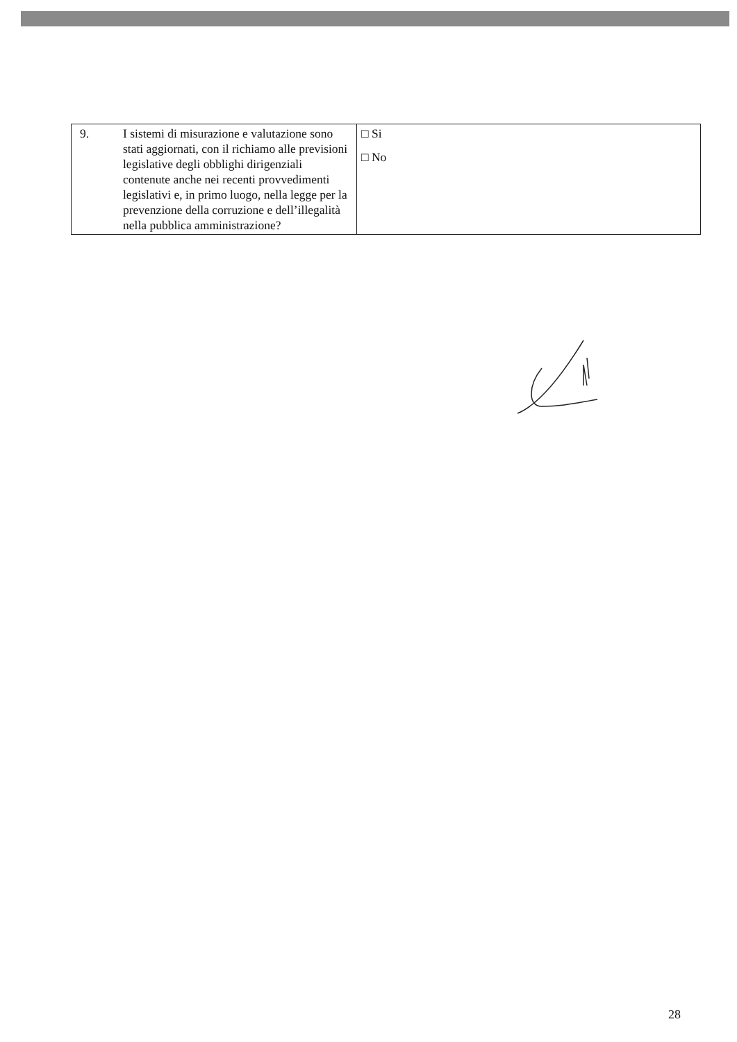| 9. | I sistemi di misurazione e valutazione sono stati aggiornati, con il richiamo alle previsioni legislative degli obblighi dirigenziali contenute anche nei recenti provvedimenti legislativi e, in primo luogo, nella legge per la prevenzione della corruzione e dell’illegalità nella pubblica amministrazione? | □ Si □ No |
28